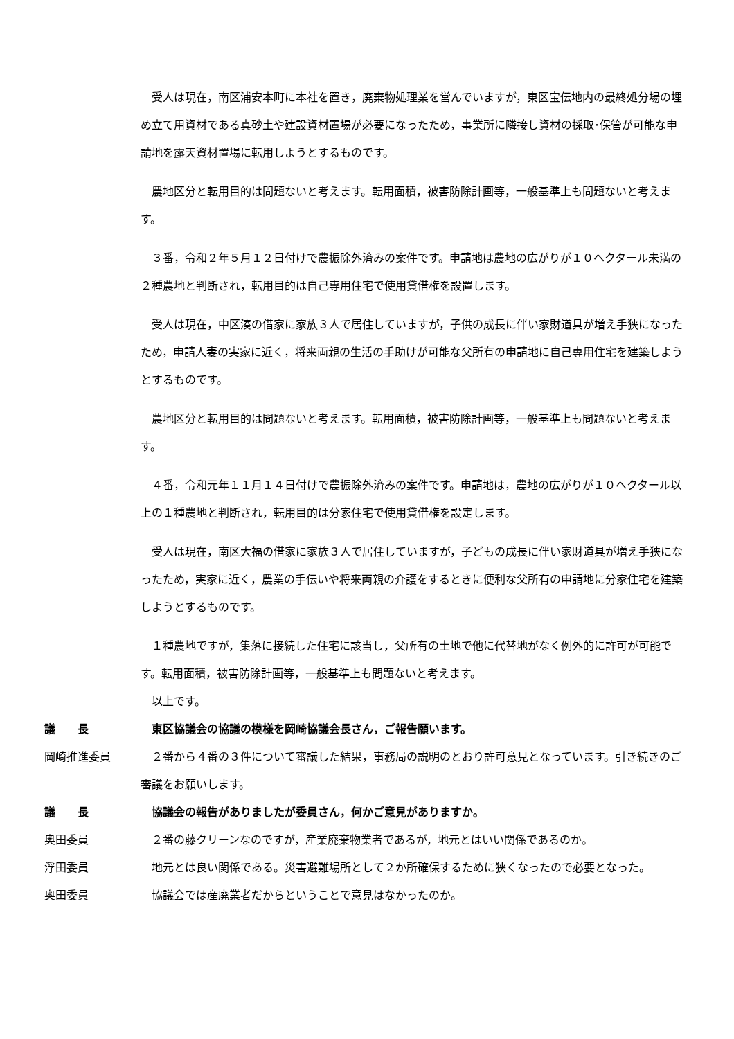受人は現在，南区浦安本町に本社を置き，廃棄物処理業を営んでいますが，東区宝伝地内の最終処分場の埋め立て用資材である真砂土や建設資材置場が必要になったため，事業所に隣接し資材の採取･保管が可能な申請地を露天資材置場に転用しようとするものです。
農地区分と転用目的は問題ないと考えます。転用面積，被害防除計画等，一般基準上も問題ないと考えます。
３番，令和２年５月１２日付けで農振除外済みの案件です。申請地は農地の広がりが１０ヘクタール未満の２種農地と判断され，転用目的は自己専用住宅で使用貸借権を設置します。
受人は現在，中区湊の借家に家族３人で居住していますが，子供の成長に伴い家財道具が増え手狭になったため，申請人妻の実家に近く，将来両親の生活の手助けが可能な父所有の申請地に自己専用住宅を建築しようとするものです。
農地区分と転用目的は問題ないと考えます。転用面積，被害防除計画等，一般基準上も問題ないと考えます。
４番，令和元年１１月１４日付けで農振除外済みの案件です。申請地は，農地の広がりが１０ヘクタール以上の１種農地と判断され，転用目的は分家住宅で使用貸借権を設定します。
受人は現在，南区大福の借家に家族３人で居住していますが，子どもの成長に伴い家財道具が増え手狭になったため，実家に近く，農業の手伝いや将来両親の介護をするときに便利な父所有の申請地に分家住宅を建築しようとするものです。
１種農地ですが，集落に接続した住宅に該当し，父所有の土地で他に代替地がなく例外的に許可が可能です。転用面積，被害防除計画等，一般基準上も問題ないと考えます。
以上です。
議　　長 東区協議会の協議の模様を岡崎協議会長さん，ご報告願います。
岡崎推進委員 ２番から４番の３件について審議した結果，事務局の説明のとおり許可意見となっています。引き続きのご審議をお願いします。
議　　長 協議会の報告がありましたが委員さん，何かご意見がありますか。
奥田委員 ２番の藤クリーンなのですが，産業廃棄物業者であるが，地元とはいい関係であるのか。
浮田委員 地元とは良い関係である。災害避難場所として２か所確保するために狭くなったので必要となった。
奥田委員 協議会では産廃業者だからということで意見はなかったのか。